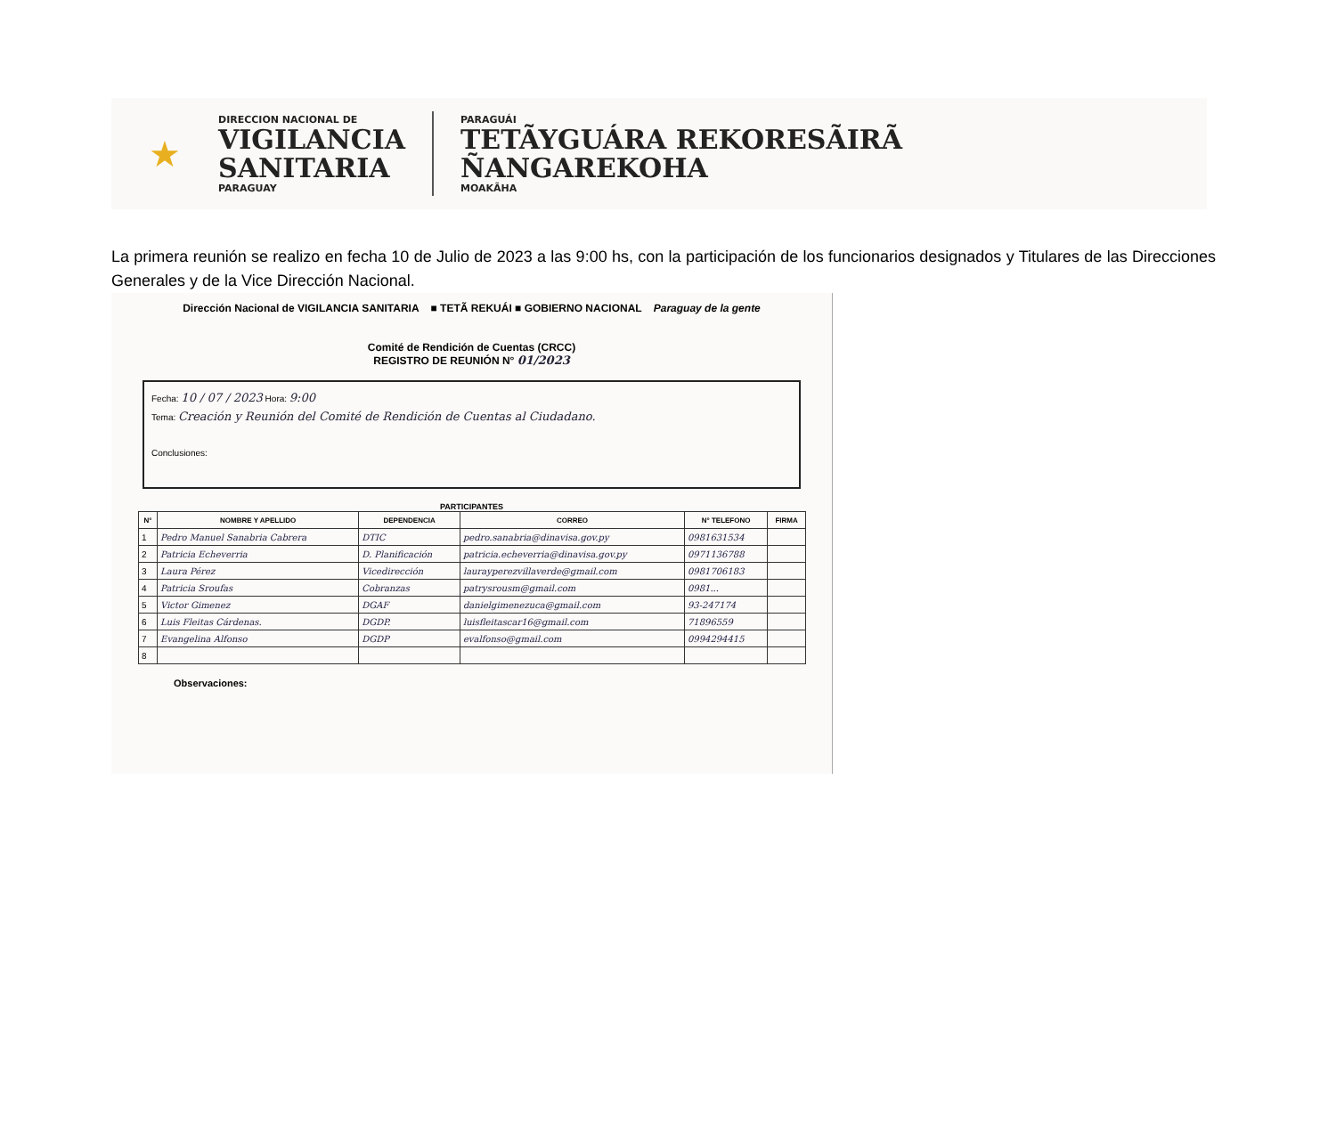★
DIRECCION NACIONAL DE
VIGILANCIA
SANITARIA
PARAGUAY
PARAGUÁI
TETÃYGUÁRA REKORESÃIRÃ
ÑANGAREKOHA
MOAKÃHA
La primera reunión se realizo en fecha 10 de Julio de 2023 a las 9:00 hs, con la participación de los funcionarios designados y Titulares de las Direcciones Generales y de la Vice Dirección Nacional.
Dirección Nacional de VIGILANCIA SANITARIA ■ TETÃ REKUÁI ■ GOBIERNO NACIONAL Paraguay de la gente
Comité de Rendición de Cuentas (CRCC)
REGISTRO DE REUNIÓN N° 01/2023
Fecha: 10 / 07 / 2023 Hora: 9:00
Tema: Creación y Reunión del Comité de Rendición de Cuentas al Ciudadano.
Conclusiones:
PARTICIPANTES
| N° | NOMBRE Y APELLIDO | DEPENDENCIA | CORREO | N° TELEFONO | FIRMA |
| --- | --- | --- | --- | --- | --- |
| 1 | Pedro Manuel Sanabria Cabrera | DTIC | pedro.sanabria@dinavisa.gov.py | 0981631534 | |
| 2 | Patricia Echeverria | D. Planificación | patricia.echeverria@dinavisa.gov.py | 0971136788 | |
| 3 | Laura Pérez | Vicedirección | laurayperezvillaverde@gmail.com | 0981706183 | |
| 4 | Patricia Sroufas | Cobranzas | patrysrousm@gmail.com | 0981... | |
| 5 | Victor Gimenez | DGAF | danielgimenezuca@gmail.com | 93-247174 | |
| 6 | Luis Fleitas Cárdenas. | DGDP. | luisfleitascar16@gmail.com | 71896559 | |
| 7 | Evangelina Alfonso | DGDP | evalfonso@gmail.com | 0994294415 | |
| 8 | | | | | |
Observaciones: